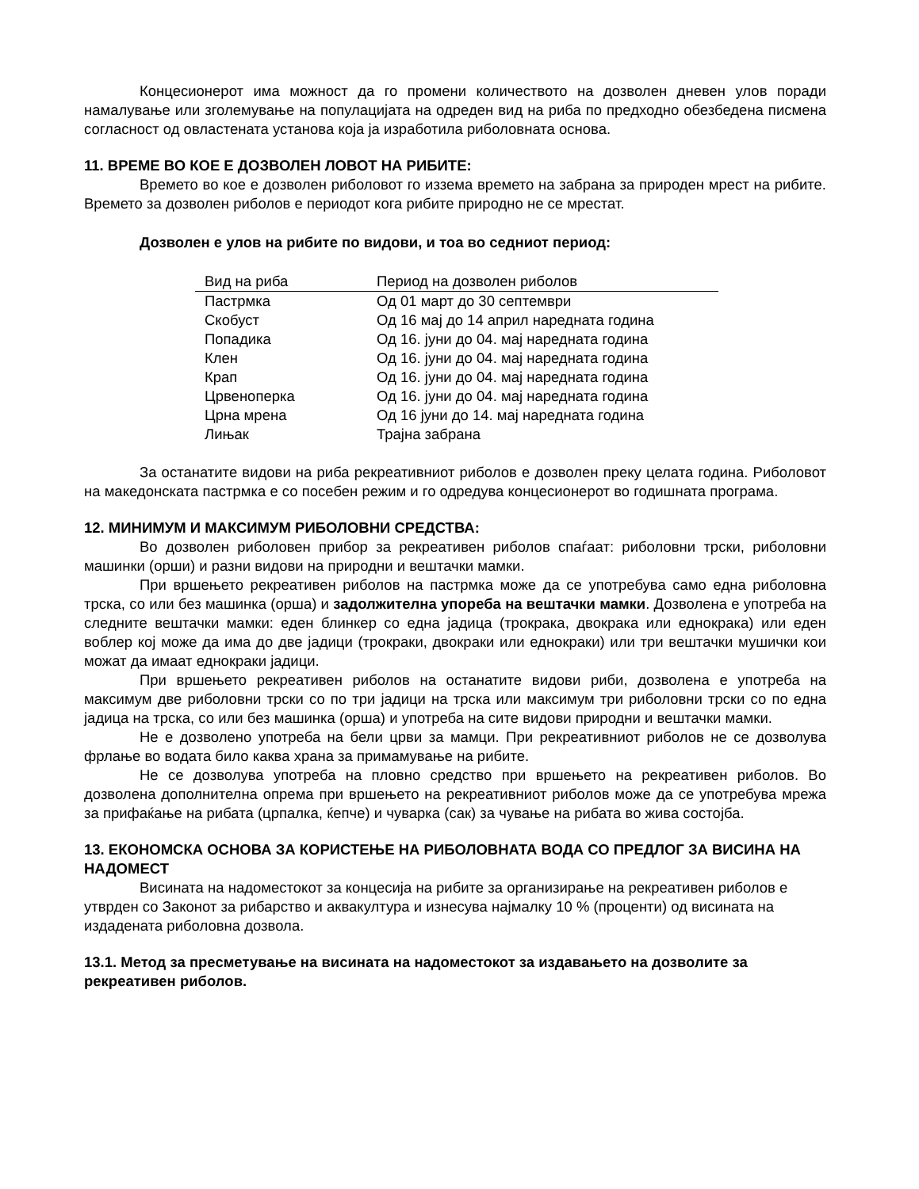Концесионерот има можност да го промени количеството на дозволен дневен улов поради намалување или зголемување на популацијата на одреден вид на риба по предходно обезбедена писмена согласност од овластената установа која ја изработила риболовната основа.
11. ВРЕМЕ ВО КОЕ Е ДОЗВОЛЕН ЛОВОТ НА РИБИТЕ:
Времето во кое е дозволен риболовот го иззема времето на забрана за природен мрест на рибите. Времето за дозволен риболов е периодот кога рибите природно не се мрестат.
Дозволен е улов на рибите по видови, и тоа во седниот период:
| Вид на риба | Период на дозволен риболов |
| --- | --- |
| Пастрмка | Од 01 март до 30 септември |
| Скобуст | Од 16 мај до 14 април наредната година |
| Попадика | Од 16. јуни до 04. мај наредната година |
| Клен | Од 16. јуни до 04. мај наредната година |
| Крап | Од 16. јуни до 04. мај наредната година |
| Црвеноперка | Од 16. јуни до 04. мај наредната година |
| Црна мрена | Од 16 јуни до 14. мај наредната година |
| Лињак | Трајна забрана |
За останатите видови на риба рекреативниот риболов е дозволен преку целата година. Риболовот на македонската пастрмка е со посебен режим и го одредува концесионерот во годишната програма.
12. МИНИМУМ И МАКСИМУМ РИБОЛОВНИ СРЕДСТВА:
Во дозволен риболовен прибор за рекреативен риболов спаѓаат: риболовни трски, риболовни машинки (орши) и разни видови на природни и вештачки мамки.
При вршењето рекреативен риболов на пастрмка може да се употребува само една риболовна трска, со или без машинка (орша) и задолжителна упореба на вештачки мамки. Дозволена е употреба на следните вештачки мамки: еден блинкер со една јадица (трокрака, двокрака или еднокрака) или еден воблер кој може да има до две јадици (трокраки, двокраки или еднокраки) или три вештачки мушички кои можат да имаат еднокраки јадици.
При вршењето рекреативен риболов на останатите видови риби, дозволена е употреба на максимум две риболовни трски со по три јадици на трска или максимум три риболовни трски со по една јадица на трска, со или без машинка (орша) и употреба на сите видови природни и вештачки мамки.
Не е дозволено употреба на бели црви за мамци. При рекреативниот риболов не се дозволува фрлање во водата било каква храна за примамување на рибите.
Не се дозволува употреба на пловно средство при вршењето на рекреативен риболов. Во дозволена дополнителна опрема при вршењето на рекреативниот риболов може да се употребува мрежа за прифаќање на рибата (црпалка, ќепче) и чуварка (сак) за чување на рибата во жива состојба.
13. ЕКОНОМСКА ОСНОВА ЗА КОРИСТЕЊЕ НА РИБОЛОВНАТА ВОДА СО ПРЕДЛОГ ЗА ВИСИНА НА НАДОМЕСТ
Висината на надоместокот за концесија на рибите за организирање на рекреативен риболов е утврден со Законот за рибарство и аквакултура и изнесува најмалку 10 % (проценти) од висината на издадената риболовна дозвола.
13.1. Метод за пресметување на висината на надоместокот за издавањето на дозволите за рекреативен риболов.